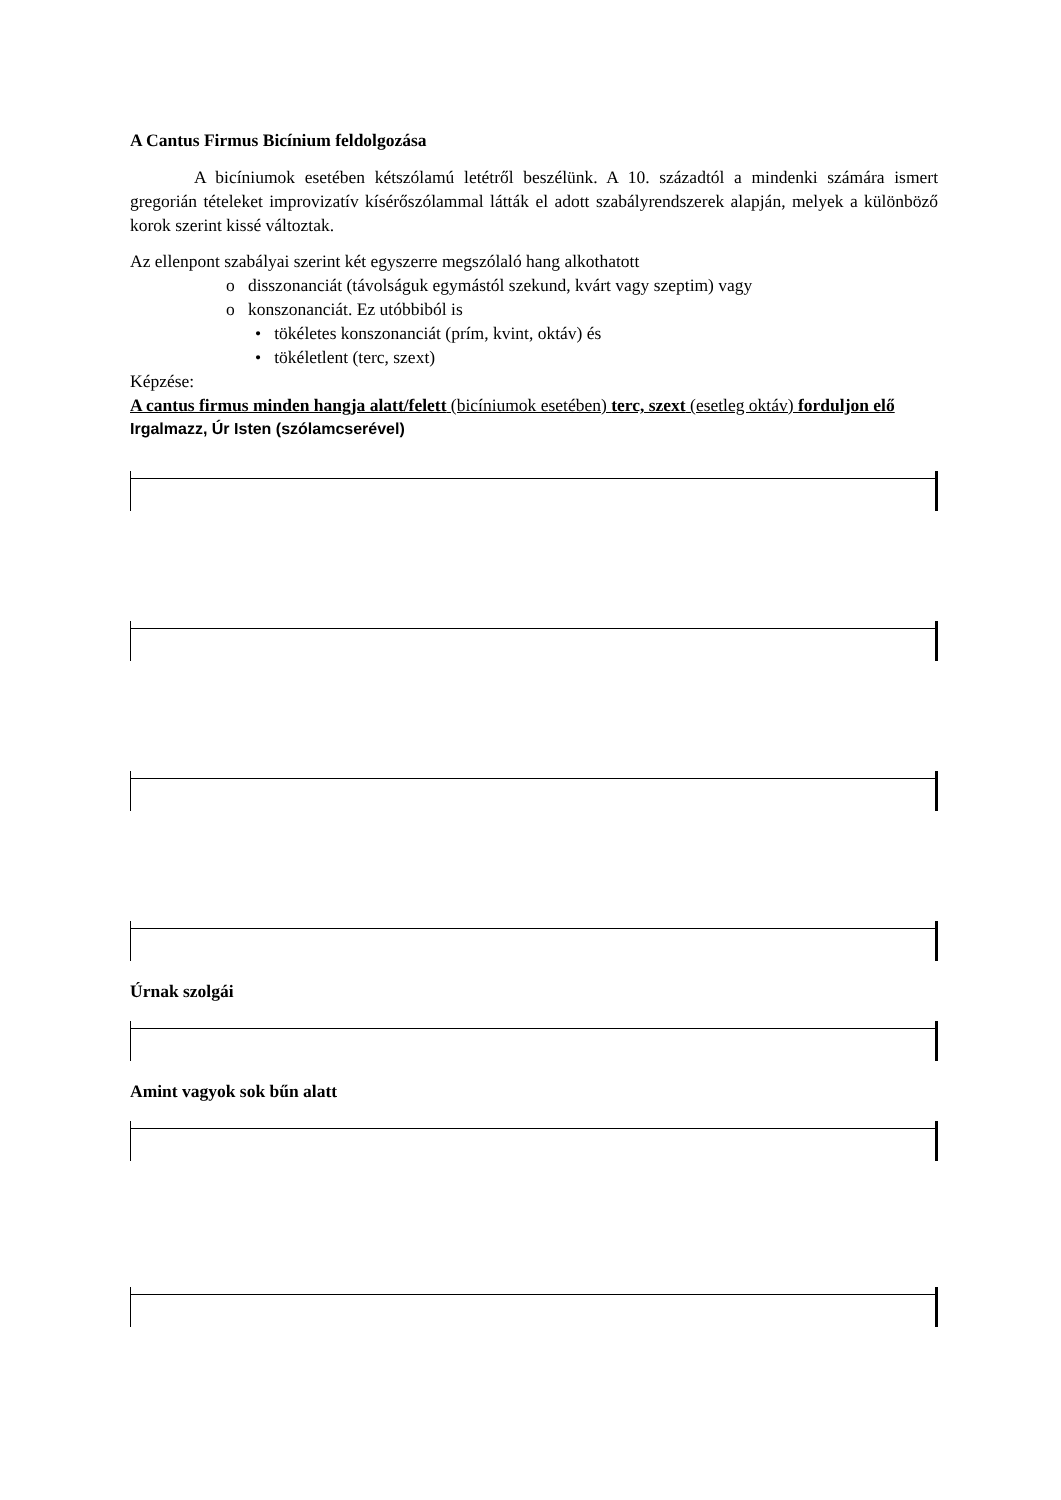A Cantus Firmus Bicínium feldolgozása
A bicíniumok esetében kétszólamú letétről beszélünk. A 10. századtól a mindenki számára ismert gregorián tételeket improvizatív kísérőszólammal látták el adott szabályrendszerek alapján, melyek a különböző korok szerint kissé változtak.
Az ellenpont szabályai szerint két egyszerre megszólaló hang alkothatott
o disszonanciát (távolságuk egymástól szekund, kvárt vagy szeptim) vagy
o konszonanciát. Ez utóbbiból is
• tökéletes konszonanciát (prím, kvint, oktáv) és
• tökéletlent (terc, szext)
Képzése:
A cantus firmus minden hangja alatt/felett (bicíniumok esetében) terc, szext (esetleg oktáv) forduljon elő
Irgalmazz, Úr Isten (szólamcserével)
Úrnak szolgái
Amint vagyok sok bűn alatt